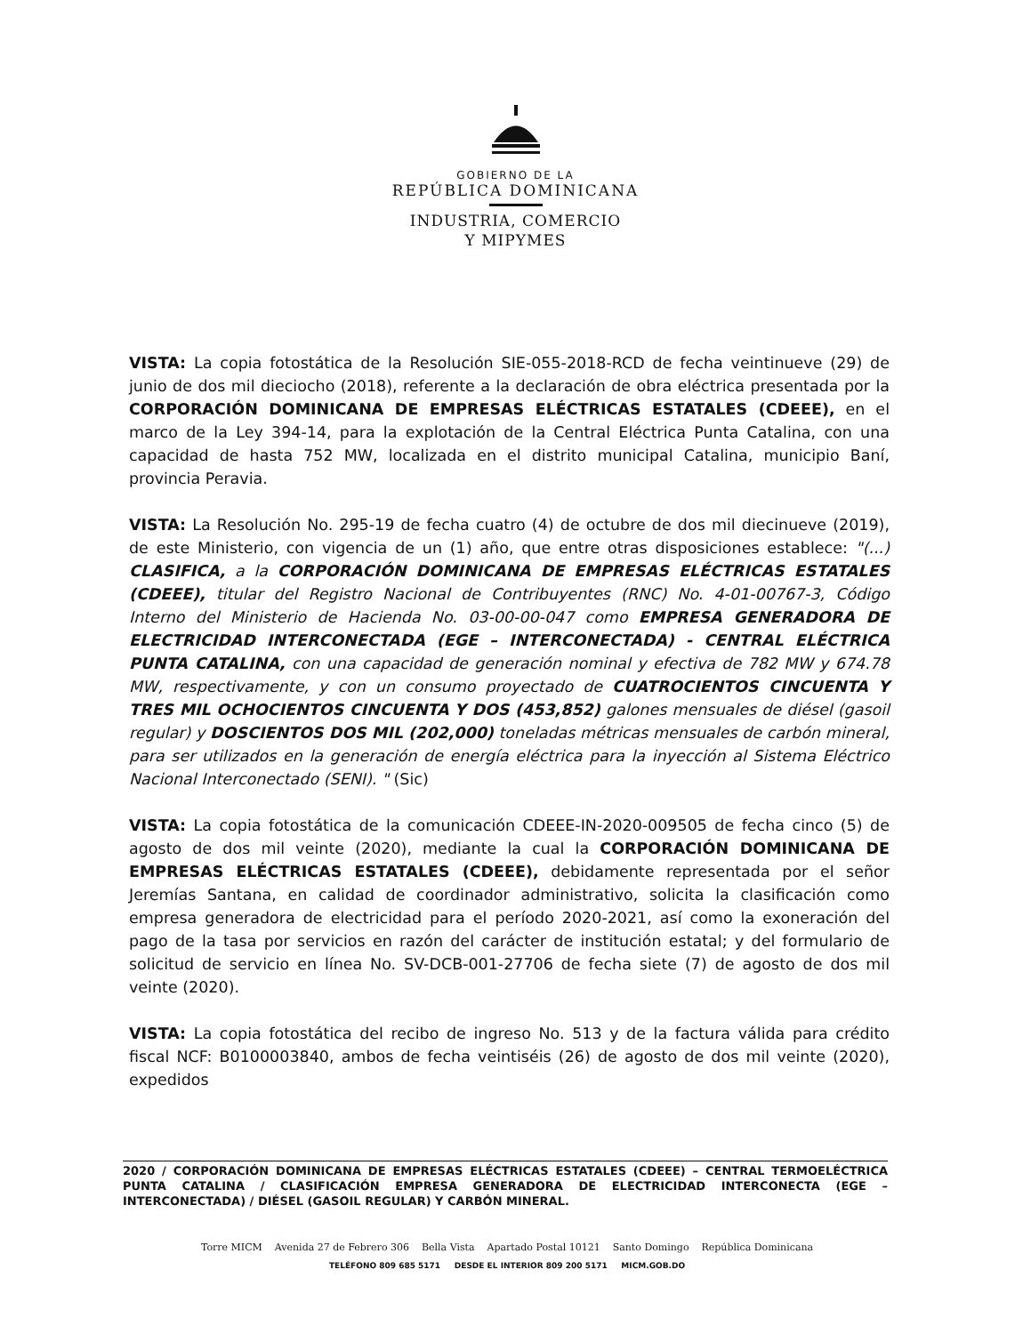GOBIERNO DE LA
REPÚBLICA DOMINICANA
INDUSTRIA, COMERCIO
Y MIPYMES
VISTA: La copia fotostática de la Resolución SIE-055-2018-RCD de fecha veintinueve (29) de junio de dos mil dieciocho (2018), referente a la declaración de obra eléctrica presentada por la CORPORACIÓN DOMINICANA DE EMPRESAS ELÉCTRICAS ESTATALES (CDEEE), en el marco de la Ley 394-14, para la explotación de la Central Eléctrica Punta Catalina, con una capacidad de hasta 752 MW, localizada en el distrito municipal Catalina, municipio Baní, provincia Peravia.
VISTA: La Resolución No. 295-19 de fecha cuatro (4) de octubre de dos mil diecinueve (2019), de este Ministerio, con vigencia de un (1) año, que entre otras disposiciones establece: "(...) CLASIFICA, a la CORPORACIÓN DOMINICANA DE EMPRESAS ELÉCTRICAS ESTATALES (CDEEE), titular del Registro Nacional de Contribuyentes (RNC) No. 4-01-00767-3, Código Interno del Ministerio de Hacienda No. 03-00-00-047 como EMPRESA GENERADORA DE ELECTRICIDAD INTERCONECTADA (EGE – INTERCONECTADA) - CENTRAL ELÉCTRICA PUNTA CATALINA, con una capacidad de generación nominal y efectiva de 782 MW y 674.78 MW, respectivamente, y con un consumo proyectado de CUATROCIENTOS CINCUENTA Y TRES MIL OCHOCIENTOS CINCUENTA Y DOS (453,852) galones mensuales de diésel (gasoil regular) y DOSCIENTOS DOS MIL (202,000) toneladas métricas mensuales de carbón mineral, para ser utilizados en la generación de energía eléctrica para la inyección al Sistema Eléctrico Nacional Interconectado (SENI). " (Sic)
VISTA: La copia fotostática de la comunicación CDEEE-IN-2020-009505 de fecha cinco (5) de agosto de dos mil veinte (2020), mediante la cual la CORPORACIÓN DOMINICANA DE EMPRESAS ELÉCTRICAS ESTATALES (CDEEE), debidamente representada por el señor Jeremías Santana, en calidad de coordinador administrativo, solicita la clasificación como empresa generadora de electricidad para el período 2020-2021, así como la exoneración del pago de la tasa por servicios en razón del carácter de institución estatal; y del formulario de solicitud de servicio en línea No. SV-DCB-001-27706 de fecha siete (7) de agosto de dos mil veinte (2020).
VISTA: La copia fotostática del recibo de ingreso No. 513 y de la factura válida para crédito fiscal NCF: B0100003840, ambos de fecha veintiséis (26) de agosto de dos mil veinte (2020), expedidos
2020 / CORPORACIÓN DOMINICANA DE EMPRESAS ELÉCTRICAS ESTATALES (CDEEE) – CENTRAL TERMOELÉCTRICA PUNTA CATALINA / CLASIFICACIÓN EMPRESA GENERADORA DE ELECTRICIDAD INTERCONECTA (EGE – INTERCONECTADA) / DIÉSEL (GASOIL REGULAR) Y CARBÓN MINERAL.
Torre MICM Avenida 27 de Febrero 306 Bella Vista Apartado Postal 10121 Santo Domingo República Dominicana
TELÉFONO 809 685 5171 DESDE EL INTERIOR 809 200 5171 MICM.GOB.DO